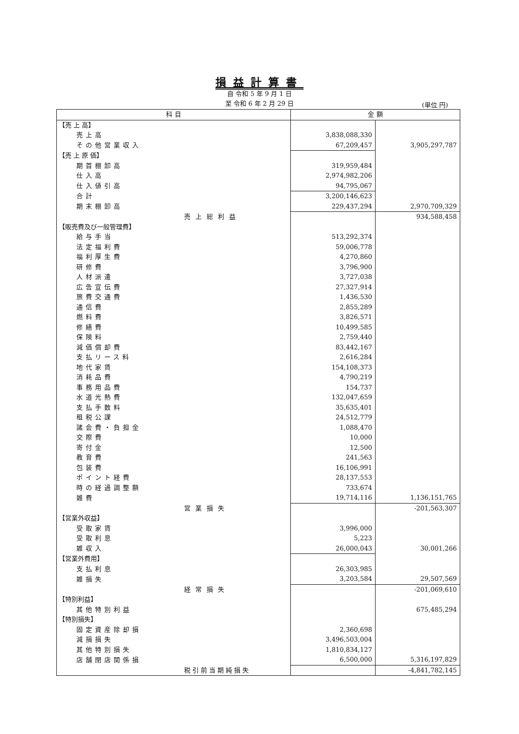損益計算書
自 令和 5 年 9 月 1 日
至 令和 6 年 2 月 29 日
(単位 円)
| 科 目 | 金 額 | |
| --- | --- | --- |
| 【売 上 高】 | | |
| 売上高 | 3,838,088,330 | |
| その他営業収入 | 67,209,457 | 3,905,297,787 |
| 【売 上 原 価】 | | |
| 期首棚卸高 | 319,959,484 | |
| 仕入高 | 2,974,982,206 | |
| 仕入値引高 | 94,795,067 | |
| 合計 | 3,200,146,623 | |
| 期末棚卸高 | 229,437,294 | 2,970,709,329 |
| 売上総利益 | | 934,588,458 |
| 【販売費及び一般管理費】 | | |
| 給与手当 | 513,292,374 | |
| 法定福利費 | 59,006,778 | |
| 福利厚生費 | 4,270,860 | |
| 研修費 | 3,796,900 | |
| 人材派遣 | 3,727,038 | |
| 広告宣伝費 | 27,327,914 | |
| 旅費交通費 | 1,436,530 | |
| 通信費 | 2,855,289 | |
| 燃料費 | 3,826,571 | |
| 修繕費 | 10,499,585 | |
| 保険料 | 2,759,440 | |
| 減価償却費 | 83,442,167 | |
| 支払リース料 | 2,616,284 | |
| 地代家賃 | 154,108,373 | |
| 消耗品費 | 4,790,219 | |
| 事務用品費 | 154,737 | |
| 水道光熱費 | 132,047,659 | |
| 支払手数料 | 35,635,401 | |
| 租税公課 | 24,512,779 | |
| 諸会費・負担金 | 1,088,470 | |
| 交際費 | 10,000 | |
| 寄付金 | 12,500 | |
| 教育費 | 241,563 | |
| 包装費 | 16,106,991 | |
| ポイント経費 | 28,137,553 | |
| 時の経過調整額 | 733,674 | |
| 雑費 | 19,714,116 | 1,136,151,765 |
| 営業損失 | | -201,563,307 |
| 【営業外収益】 | | |
| 受取家賃 | 3,996,000 | |
| 受取利息 | 5,223 | |
| 雑収入 | 26,000,043 | 30,001,266 |
| 【営業外費用】 | | |
| 支払利息 | 26,303,985 | |
| 雑損失 | 3,203,584 | 29,507,569 |
| 経常損失 | | -201,069,610 |
| 【特別利益】 | | |
| 其他特別利益 | | 675,485,294 |
| 【特別損失】 | | |
| 固定資産除却損 | 2,360,698 | |
| 減損損失 | 3,496,503,004 | |
| 其他特別損失 | 1,810,834,127 | |
| 店舗閉店関係損 | 6,500,000 | 5,316,197,829 |
| 税引前当期純損失 | | -4,841,782,145 |